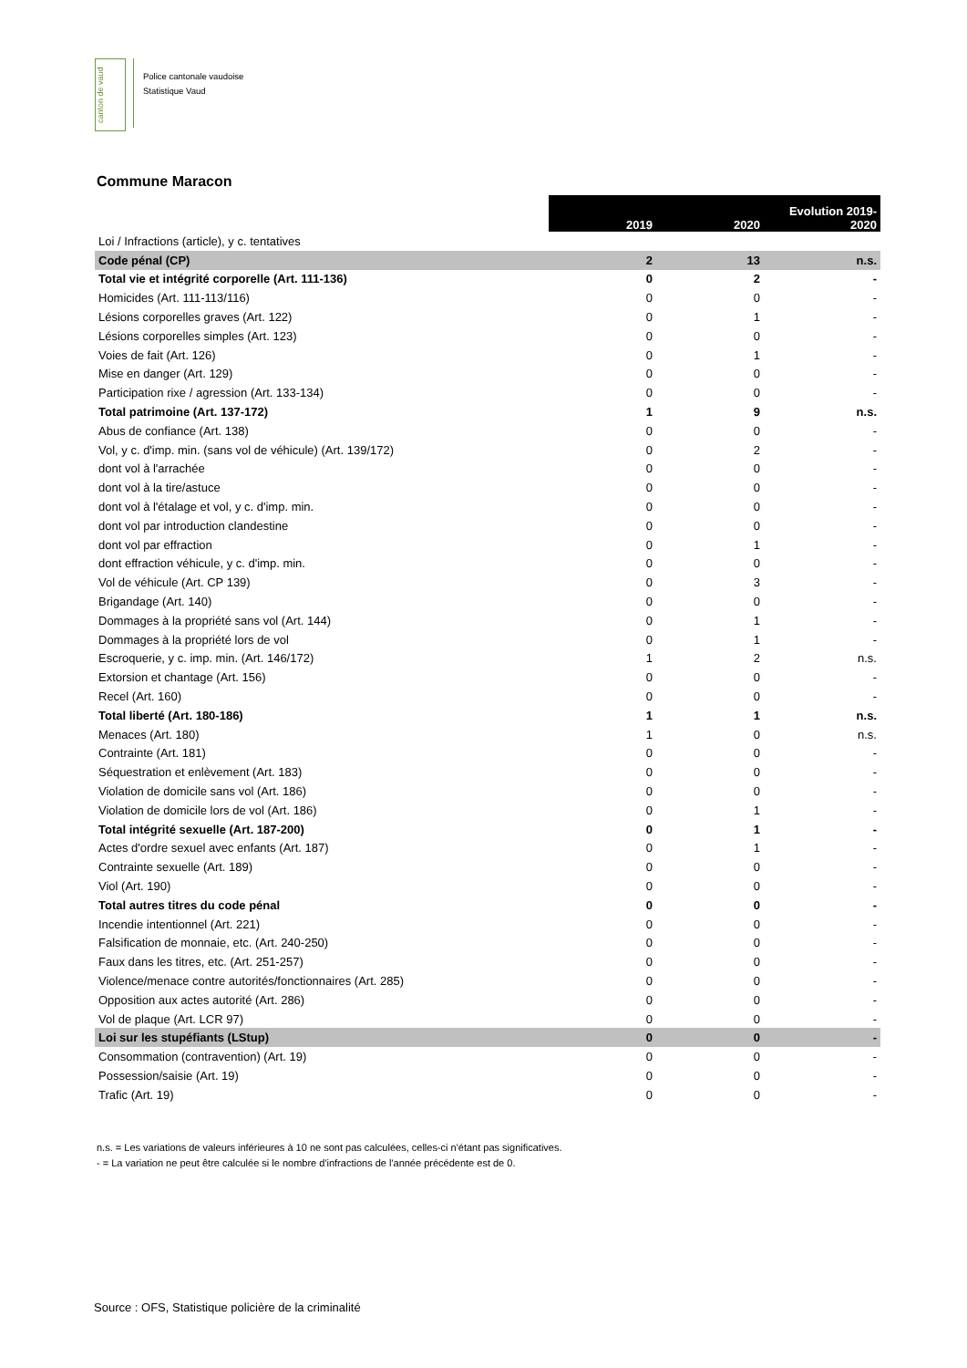canton de vaud
Police cantonale vaudoise
Statistique Vaud
Commune Maracon
| | 2019 | 2020 | Evolution 2019- 2020 |
| --- | --- | --- | --- |
| Loi / Infractions (article), y c. tentatives | | | |
| Code pénal (CP) | 2 | 13 | n.s. |
| Total vie et intégrité corporelle (Art. 111-136) | 0 | 2 | - |
| Homicides (Art. 111-113/116) | 0 | 0 | - |
| Lésions corporelles graves (Art. 122) | 0 | 1 | - |
| Lésions corporelles simples (Art. 123) | 0 | 0 | - |
| Voies de fait (Art. 126) | 0 | 1 | - |
| Mise en danger (Art. 129) | 0 | 0 | - |
| Participation rixe / agression (Art. 133-134) | 0 | 0 | - |
| Total patrimoine (Art. 137-172) | 1 | 9 | n.s. |
| Abus de confiance (Art. 138) | 0 | 0 | - |
| Vol, y c. d'imp. min. (sans vol de véhicule) (Art. 139/172) | 0 | 2 | - |
| dont vol à l'arrachée | 0 | 0 | - |
| dont vol à la tire/astuce | 0 | 0 | - |
| dont vol à l'étalage et vol, y c. d'imp. min. | 0 | 0 | - |
| dont vol par introduction clandestine | 0 | 0 | - |
| dont vol par effraction | 0 | 1 | - |
| dont effraction véhicule, y c. d'imp. min. | 0 | 0 | - |
| Vol de véhicule (Art. CP 139) | 0 | 3 | - |
| Brigandage (Art. 140) | 0 | 0 | - |
| Dommages à la propriété sans vol (Art. 144) | 0 | 1 | - |
| Dommages à la propriété lors de vol | 0 | 1 | - |
| Escroquerie, y c. imp. min. (Art. 146/172) | 1 | 2 | n.s. |
| Extorsion et chantage (Art. 156) | 0 | 0 | - |
| Recel (Art. 160) | 0 | 0 | - |
| Total liberté (Art. 180-186) | 1 | 1 | n.s. |
| Menaces (Art. 180) | 1 | 0 | n.s. |
| Contrainte (Art. 181) | 0 | 0 | - |
| Séquestration et enlèvement (Art. 183) | 0 | 0 | - |
| Violation de domicile sans vol (Art. 186) | 0 | 0 | - |
| Violation de domicile lors de vol (Art. 186) | 0 | 1 | - |
| Total intégrité sexuelle (Art. 187-200) | 0 | 1 | - |
| Actes d'ordre sexuel avec enfants (Art. 187) | 0 | 1 | - |
| Contrainte sexuelle (Art. 189) | 0 | 0 | - |
| Viol (Art. 190) | 0 | 0 | - |
| Total autres titres du code pénal | 0 | 0 | - |
| Incendie intentionnel (Art. 221) | 0 | 0 | - |
| Falsification de monnaie, etc. (Art. 240-250) | 0 | 0 | - |
| Faux dans les titres, etc. (Art. 251-257) | 0 | 0 | - |
| Violence/menace contre autorités/fonctionnaires (Art. 285) | 0 | 0 | - |
| Opposition aux actes autorité (Art. 286) | 0 | 0 | - |
| Vol de plaque (Art. LCR 97) | 0 | 0 | - |
| Loi sur les stupéfiants (LStup) | 0 | 0 | - |
| Consommation (contravention) (Art. 19) | 0 | 0 | - |
| Possession/saisie (Art. 19) | 0 | 0 | - |
| Trafic (Art. 19) | 0 | 0 | - |
n.s. = Les variations de valeurs inférieures à 10 ne sont pas calculées, celles-ci n'étant pas significatives.
- = La variation ne peut être calculée si le nombre d'infractions de l'année précédente est de 0.
Source : OFS, Statistique policière de la criminalité